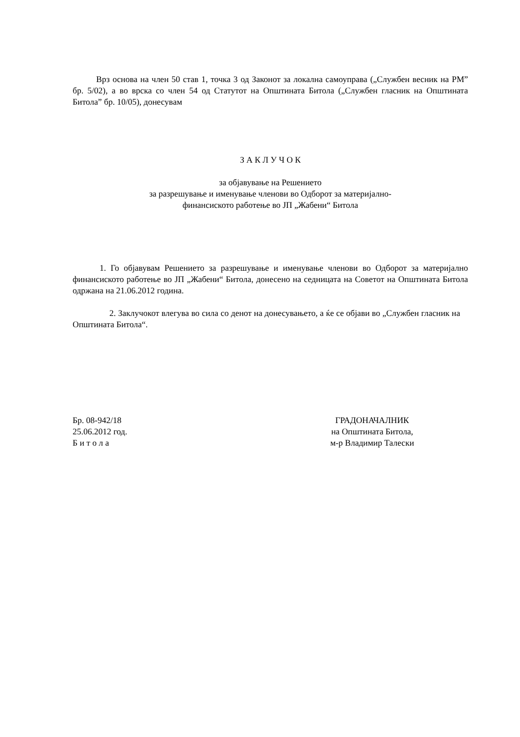Врз основа на член 50 став 1, точка 3 од Законот за локална самоуправа („Службен весник на РМ” бр. 5/02), а во врска со член 54 од Статутот на Општината Битола („Службен гласник на Општината Битола” бр. 10/05), донесувам
З А К Л У Ч О К
за објавување на Решението
за разрешување и именување членови во Одборот за материјално-
финансиското работење во ЈП „Жабени“ Битола
1. Го објавувам Решението за разрешување и именување членови во Одборот за материјално финансиското работење во ЈП „Жабени“ Битола, донесено на седницата на Советот на Општината Битола одржана на 21.06.2012 година.
2. Заклучокот влегува во сила со денот на донесувањето, а ќе се објави во „Службен гласник на Општината Битола“.
Бр. 08-942/18
25.06.2012 год.
Б и т о л а
ГРАДОНАЧАЛНИК
на Општината Битола,
м-р Владимир Талески